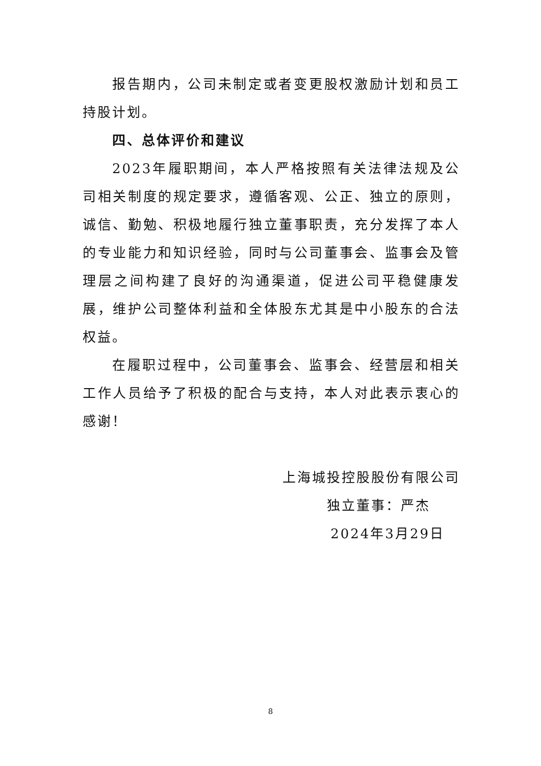报告期内，公司未制定或者变更股权激励计划和员工持股计划。
四、总体评价和建议
2023年履职期间，本人严格按照有关法律法规及公司相关制度的规定要求，遵循客观、公正、独立的原则，诚信、勤勉、积极地履行独立董事职责，充分发挥了本人的专业能力和知识经验，同时与公司董事会、监事会及管理层之间构建了良好的沟通渠道，促进公司平稳健康发展，维护公司整体利益和全体股东尤其是中小股东的合法权益。
在履职过程中，公司董事会、监事会、经营层和相关工作人员给予了积极的配合与支持，本人对此表示衷心的感谢！
上海城投控股股份有限公司
独立董事：严杰
2024年3月29日
8